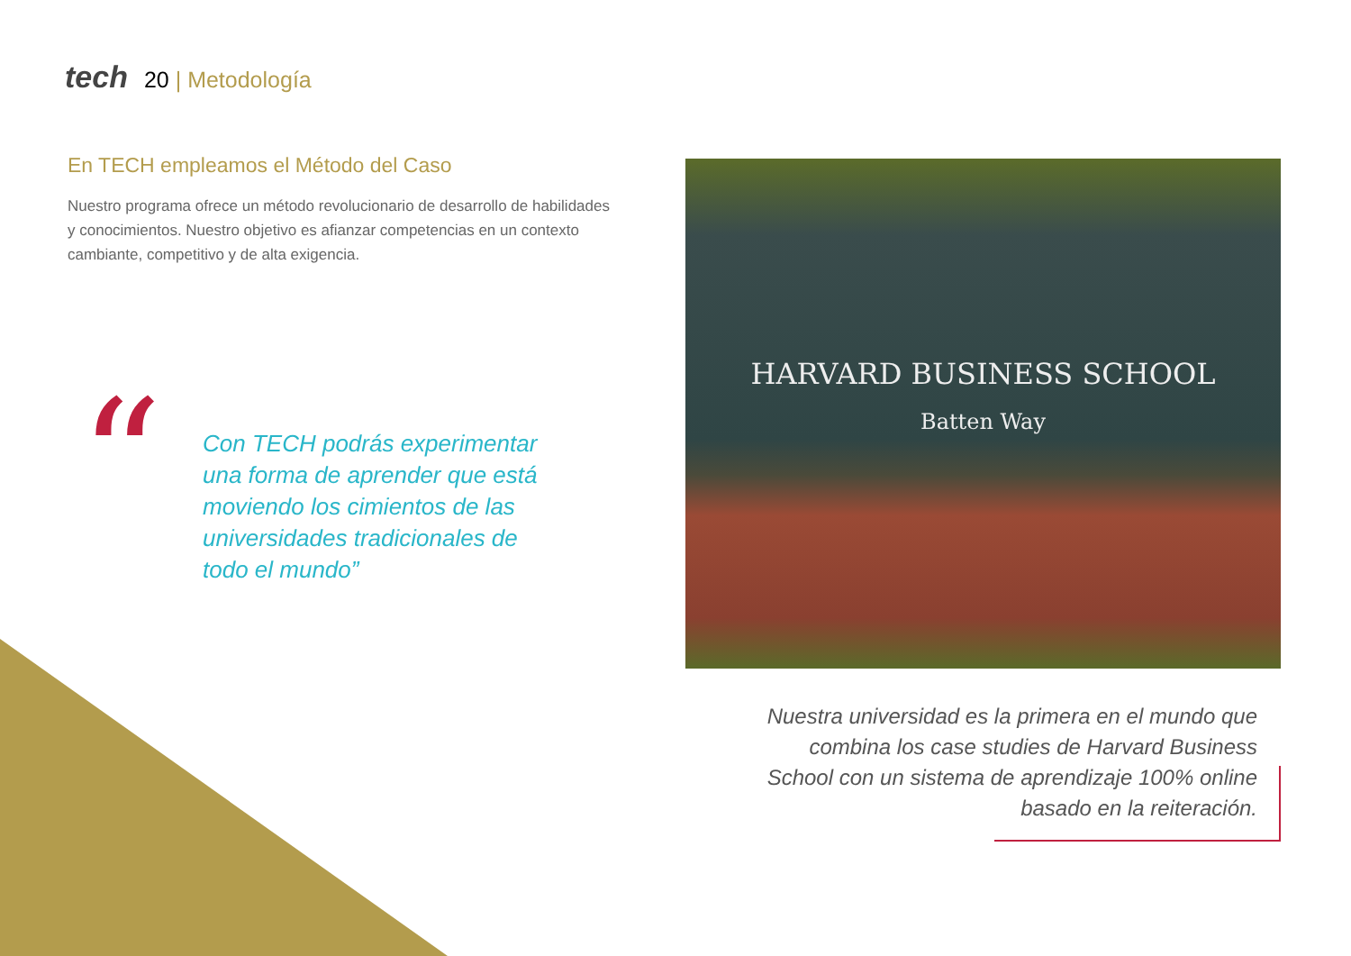tech 20 | Metodología
En TECH empleamos el Método del Caso
Nuestro programa ofrece un método revolucionario de desarrollo de habilidades y conocimientos. Nuestro objetivo es afianzar competencias en un contexto cambiante, competitivo y de alta exigencia.
“
Con TECH podrás experimentar una forma de aprender que está moviendo los cimientos de las universidades tradicionales de todo el mundo”
HARVARD BUSINESS SCHOOL
Batten Way
Nuestra universidad es la primera en el mundo que combina los case studies de Harvard Business School con un sistema de aprendizaje 100% online basado en la reiteración.